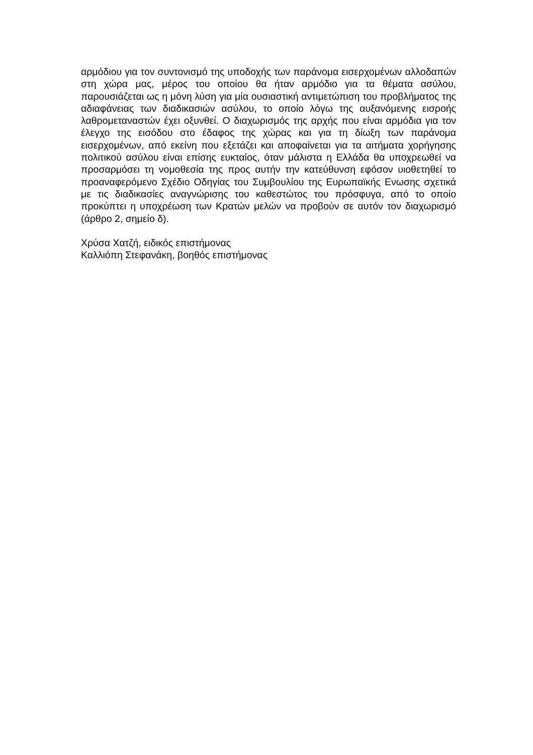αρμόδιου για τον συντονισμό της υποδοχής των παράνομα εισερχομένων αλλοδαπών στη χώρα μας, μέρος του οποίου θα ήταν αρμόδιο για τα θέματα ασύλου, παρουσιάζεται ως η μόνη λύση για μία ουσιαστική αντιμετώπιση του προβλήματος της αδιαφάνειας των διαδικασιών ασύλου, το οποίο λόγω της αυξανόμενης εισροής λαθρομεταναστών έχει οξυνθεί. Ο διαχωρισμός της αρχής που είναι αρμόδια για τον έλεγχο της εισόδου στο έδαφος της χώρας και για τη δίωξη των παράνομα εισερχομένων, από εκείνη που εξετάζει και αποφαίνεται για τα αιτήματα χορήγησης πολιτικού ασύλου είναι επίσης ευκταίος, όταν μάλιστα η Ελλάδα θα υποχρεωθεί να προσαρμόσει τη νομοθεσία της προς αυτήν την κατεύθυνση εφόσον υιοθετηθεί το προαναφερόμενο Σχέδιο Οδηγίας του Συμβουλίου της Ευρωπαϊκής Ενωσης σχετικά με τις διαδικασίες αναγνώρισης του καθεστώτος του πρόσφυγα, από το οποίο προκύπτει η υποχρέωση των Κρατών μελών να προβούν σε αυτόν τον διαχωρισμό (άρθρο 2, σημείο δ).
Χρύσα Χατζή, ειδικός επιστήμονας
Καλλιόπη Στεφανάκη, βοηθός επιστήμονας